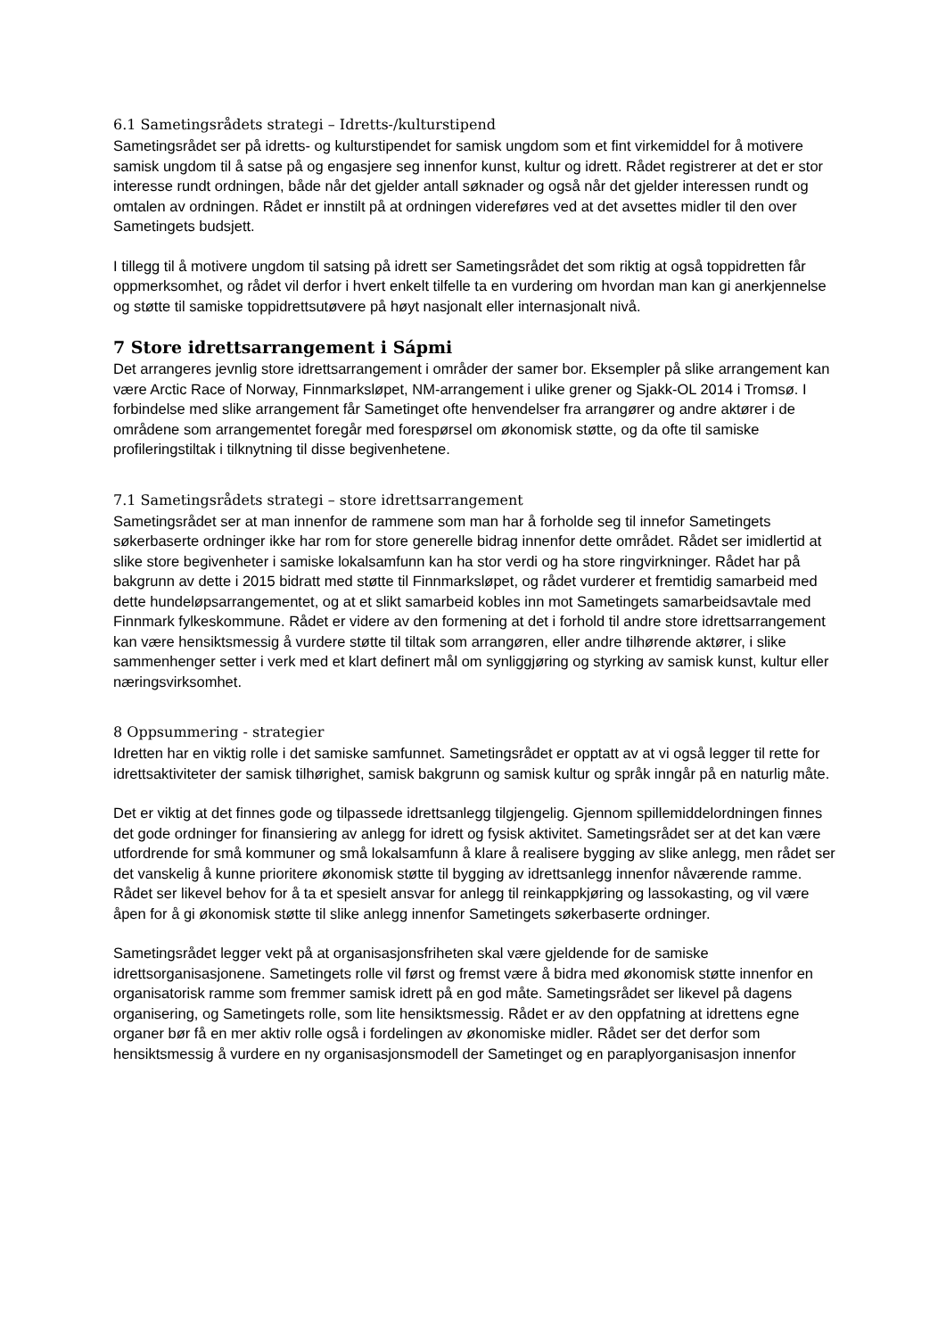6.1 Sametingsrådets strategi – Idretts-/kulturstipend
Sametingsrådet ser på idretts- og kulturstipendet for samisk ungdom som et fint virkemiddel for å motivere samisk ungdom til å satse på og engasjere seg innenfor kunst, kultur og idrett. Rådet registrerer at det er stor interesse rundt ordningen, både når det gjelder antall søknader og også når det gjelder interessen rundt og omtalen av ordningen. Rådet er innstilt på at ordningen videreføres ved at det avsettes midler til den over Sametingets budsjett.
I tillegg til å motivere ungdom til satsing på idrett ser Sametingsrådet det som riktig at også toppidretten får oppmerksomhet, og rådet vil derfor i hvert enkelt tilfelle ta en vurdering om hvordan man kan gi anerkjennelse og støtte til samiske toppidrettsutøvere på høyt nasjonalt eller internasjonalt nivå.
7 Store idrettsarrangement i Sápmi
Det arrangeres jevnlig store idrettsarrangement i områder der samer bor. Eksempler på slike arrangement kan være Arctic Race of Norway, Finnmarksløpet, NM-arrangement i ulike grener og Sjakk-OL 2014 i Tromsø. I forbindelse med slike arrangement får Sametinget ofte henvendelser fra arrangører og andre aktører i de områdene som arrangementet foregår med forespørsel om økonomisk støtte, og da ofte til samiske profileringstiltak i tilknytning til disse begivenhetene.
7.1 Sametingsrådets strategi – store idrettsarrangement
Sametingsrådet ser at man innenfor de rammene som man har å forholde seg til innefor Sametingets søkerbaserte ordninger ikke har rom for store generelle bidrag innenfor dette området. Rådet ser imidlertid at slike store begivenheter i samiske lokalsamfunn kan ha stor verdi og ha store ringvirkninger. Rådet har på bakgrunn av dette i 2015 bidratt med støtte til Finnmarksløpet, og rådet vurderer et fremtidig samarbeid med dette hundeløpsarrangementet, og at et slikt samarbeid kobles inn mot Sametingets samarbeidsavtale med Finnmark fylkeskommune. Rådet er videre av den formening at det i forhold til andre store idrettsarrangement kan være hensiktsmessig å vurdere støtte til tiltak som arrangøren, eller andre tilhørende aktører, i slike sammenhenger setter i verk med et klart definert mål om synliggjøring og styrking av samisk kunst, kultur eller næringsvirksomhet.
8 Oppsummering - strategier
Idretten har en viktig rolle i det samiske samfunnet. Sametingsrådet er opptatt av at vi også legger til rette for idrettsaktiviteter der samisk tilhørighet, samisk bakgrunn og samisk kultur og språk inngår på en naturlig måte.
Det er viktig at det finnes gode og tilpassede idrettsanlegg tilgjengelig. Gjennom spillemiddelordningen finnes det gode ordninger for finansiering av anlegg for idrett og fysisk aktivitet. Sametingsrådet ser at det kan være utfordrende for små kommuner og små lokalsamfunn å klare å realisere bygging av slike anlegg, men rådet ser det vanskelig å kunne prioritere økonomisk støtte til bygging av idrettsanlegg innenfor nåværende ramme. Rådet ser likevel behov for å ta et spesielt ansvar for anlegg til reinkappkjøring og lassokasting, og vil være åpen for å gi økonomisk støtte til slike anlegg innenfor Sametingets søkerbaserte ordninger.
Sametingsrådet legger vekt på at organisasjonsfriheten skal være gjeldende for de samiske idrettsorganisasjonene. Sametingets rolle vil først og fremst være å bidra med økonomisk støtte innenfor en organisatorisk ramme som fremmer samisk idrett på en god måte. Sametingsrådet ser likevel på dagens organisering, og Sametingets rolle, som lite hensiktsmessig. Rådet er av den oppfatning at idrettens egne organer bør få en mer aktiv rolle også i fordelingen av økonomiske midler. Rådet ser det derfor som hensiktsmessig å vurdere en ny organisasjonsmodell der Sametinget og en paraplyorganisasjon innenfor